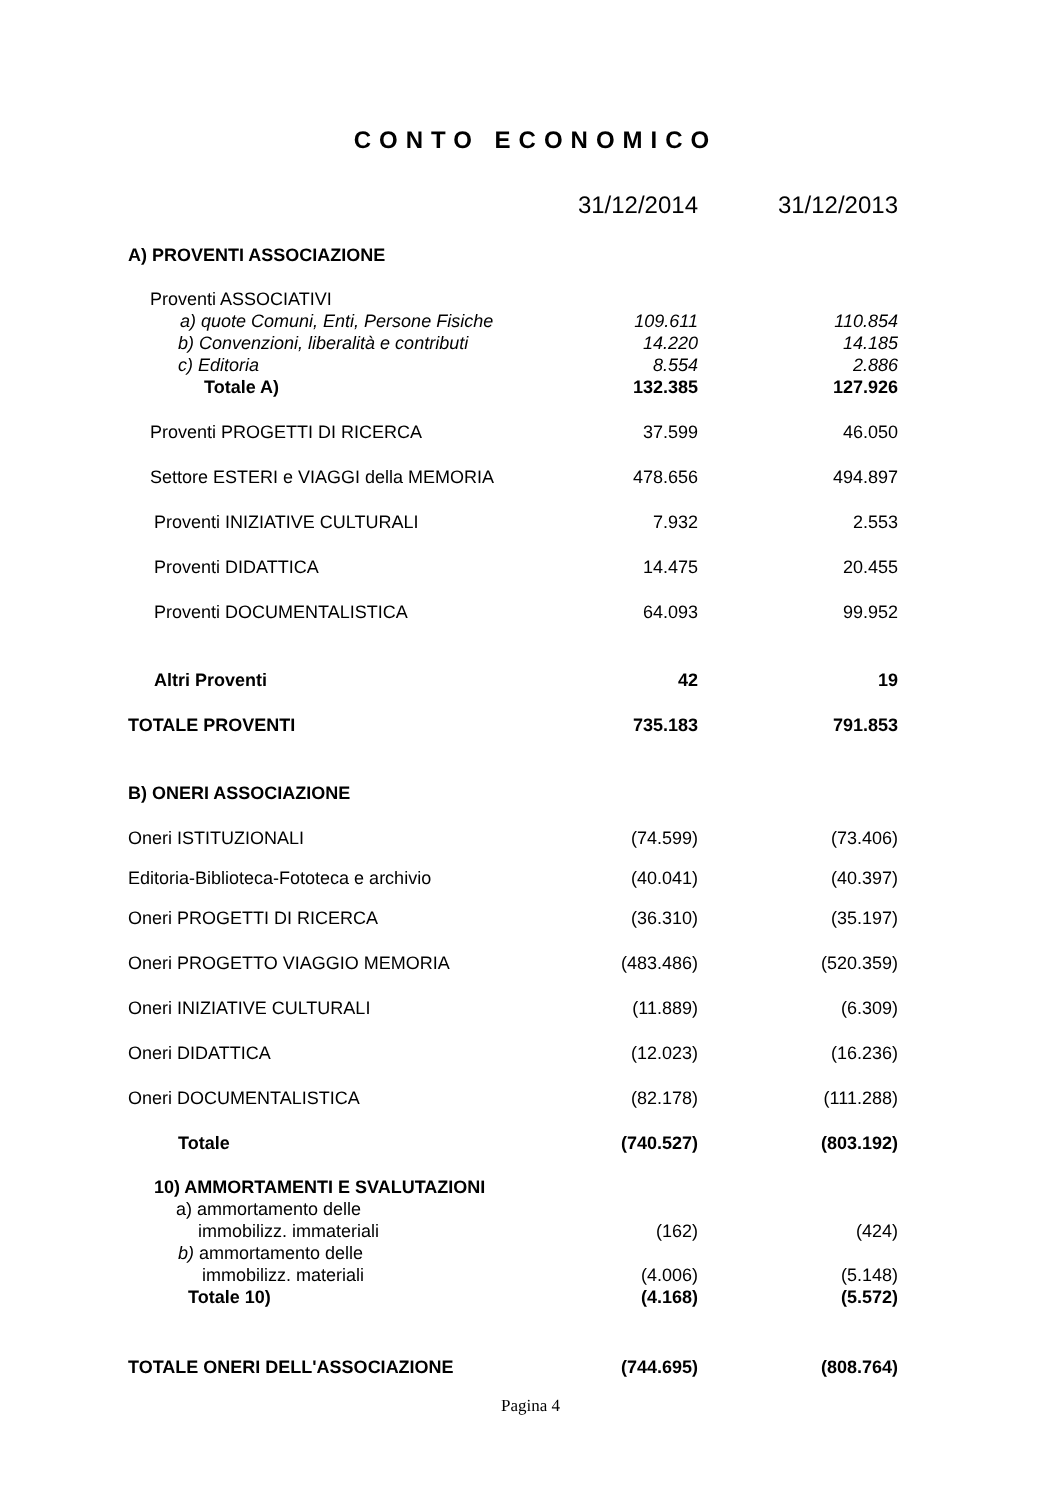CONTO ECONOMICO
| | 31/12/2014 | 31/12/2013 |
| --- | --- | --- |
| A) PROVENTI ASSOCIAZIONE | | |
| Proventi ASSOCIATIVI | | |
| a) quote Comuni, Enti, Persone Fisiche | 109.611 | 110.854 |
| b) Convenzioni, liberalità e contributi | 14.220 | 14.185 |
| c) Editoria | 8.554 | 2.886 |
| Totale A) | 132.385 | 127.926 |
| Proventi PROGETTI DI RICERCA | 37.599 | 46.050 |
| Settore ESTERI e VIAGGI della MEMORIA | 478.656 | 494.897 |
| Proventi INIZIATIVE CULTURALI | 7.932 | 2.553 |
| Proventi DIDATTICA | 14.475 | 20.455 |
| Proventi DOCUMENTALISTICA | 64.093 | 99.952 |
| Altri Proventi | 42 | 19 |
| TOTALE PROVENTI | 735.183 | 791.853 |
| B) ONERI ASSOCIAZIONE | | |
| Oneri ISTITUZIONALI | (74.599) | (73.406) |
| Editoria-Biblioteca-Fototeca e archivio | (40.041) | (40.397) |
| Oneri PROGETTI DI RICERCA | (36.310) | (35.197) |
| Oneri PROGETTO VIAGGIO MEMORIA | (483.486) | (520.359) |
| Oneri INIZIATIVE CULTURALI | (11.889) | (6.309) |
| Oneri DIDATTICA | (12.023) | (16.236) |
| Oneri DOCUMENTALISTICA | (82.178) | (111.288) |
| Totale | (740.527) | (803.192) |
| 10) AMMORTAMENTI E SVALUTAZIONI | | |
| a) ammortamento delle | | |
| immobilizz. immateriali | (162) | (424) |
| b) ammortamento delle | | |
| immobilizz. materiali | (4.006) | (5.148) |
| Totale 10) | (4.168) | (5.572) |
| TOTALE ONERI DELL'ASSOCIAZIONE | (744.695) | (808.764) |
Pagina 4